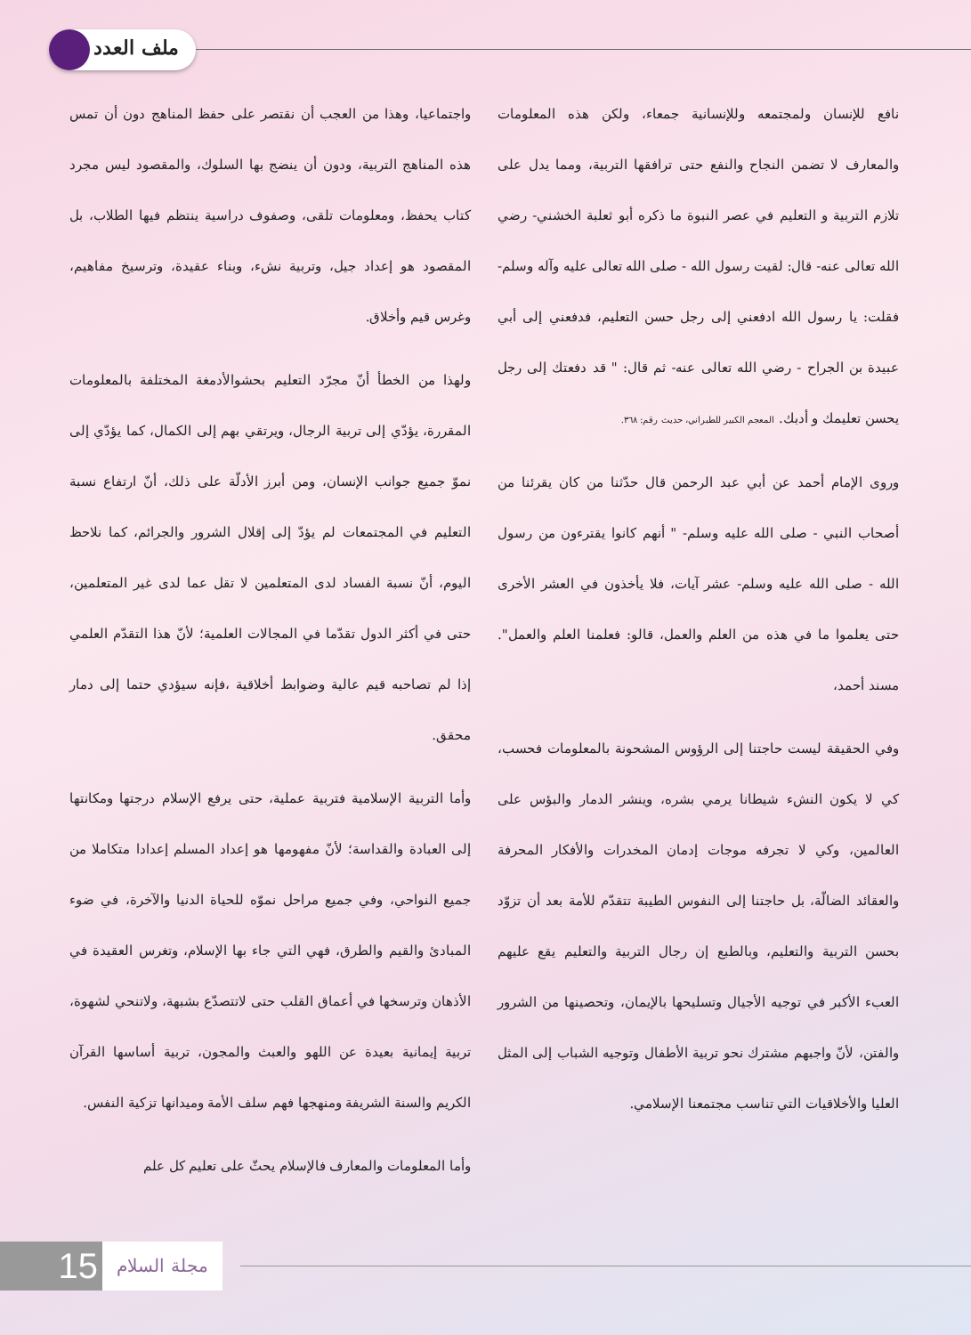ملف العدد
واجتماعيا، وهذا من العجب أن نقتصر على حفظ المناهج دون أن تمس هذه المناهج التربية، ودون أن ينضج بها السلوك، والمقصود ليس مجرد كتاب يحفظ، ومعلومات تلقى، وصفوف دراسية ينتظم فيها الطلاب، بل المقصود هو إعداد جيل، وتربية نشء، وبناء عقيدة، وترسيخ مفاهيم، وغرس قيم وأخلاق.
ولهذا من الخطأ أنّ مجرّد التعليم بحشوالأدمغة المختلفة بالمعلومات المقررة، يؤدّي إلى تربية الرجال، ويرتقي بهم إلى الكمال، كما يؤدّي إلى نموّ جميع جوانب الإنسان، ومن أبرز الأدلّة على ذلك، أنّ ارتفاع نسبة التعليم في المجتمعات لم يؤدّ إلى إقلال الشرور والجرائم، كما نلاحظ اليوم، أنّ نسبة الفساد لدى المتعلمين لا تقل عما لدى غير المتعلمين، حتى في أكثر الدول تقدّما في المجالات العلمية؛ لأنّ هذا التقدّم العلمي إذا لم تصاحبه قيم عالية وضوابط أخلاقية ،فإنه سيؤدي حتما إلى دمار محقق.
وأما التربية الإسلامية فتربية عملية، حتى يرفع الإسلام درجتها ومكانتها إلى العبادة والقداسة؛ لأنّ مفهومها هو إعداد المسلم إعدادا متكاملا من جميع النواحي، وفي جميع مراحل نموّه للحياة الدنيا والآخرة، في ضوء المبادئ والقيم والطرق، فهي التي جاء بها الإسلام، وتغرس العقيدة في الأذهان وترسخها في أعماق القلب حتى لاتتصدّع بشبهة، ولاتنحي لشهوة، تربية إيمانية بعيدة عن اللهو والعبث والمجون، تربية أساسها القرآن الكريم والسنة الشريفة ومنهجها فهم سلف الأمة وميدانها تزكية النفس.
وأما المعلومات والمعارف فالإسلام يحثّ على تعليم كل علم
نافع للإنسان ولمجتمعه وللإنسانية جمعاء، ولكن هذه المعلومات والمعارف لا تضمن النجاح والنفع حتى ترافقها التربية، ومما يدل على تلازم التربية و التعليم في عصر النبوة ما ذكره أبو ثعلبة الخشني- رضي الله تعالى عنه- قال: لقيت رسول الله - صلى الله تعالى عليه وآله وسلم- فقلت: يا رسول الله ادفعني إلى رجل حسن التعليم، فدفعني إلى أبي عبيدة بن الجراح - رضي الله تعالى عنه- ثم قال: " قد دفعتك إلى رجل يحسن تعليمك و أدبك. المعجم الكبير للطبراني، حديث رقم: ٣٦٨.
وروى الإمام أحمد عن أبي عبد الرحمن قال حدّثنا من كان يقرئنا من أصحاب النبي - صلى الله عليه وسلم- " أنهم كانوا يقترءون من رسول الله - صلى الله عليه وسلم- عشر آيات، فلا يأخذون في العشر الأخرى حتى يعلموا ما في هذه من العلم والعمل، قالو: فعلمنا العلم والعمل". مسند أحمد،
وفي الحقيقة ليست حاجتنا إلى الرؤوس المشحونة بالمعلومات فحسب، كي لا يكون النشء شيطانا يرمي بشره، وينشر الدمار والبؤس على العالمين، وكي لا تجرفه موجات إدمان المخدرات والأفكار المحرفة والعقائد الضالّة، بل حاجتنا إلى النفوس الطيبة تتقدّم للأمة بعد أن تزوّد بحسن التربية والتعليم، وبالطبع إن رجال التربية والتعليم يقع عليهم العبء الأكبر في توجيه الأجيال وتسليحها بالإيمان، وتحصينها من الشرور والفتن، لأنّ واجبهم مشترك نحو تربية الأطفال وتوجيه الشباب إلى المثل العليا والأخلاقيات التي تناسب مجتمعنا الإسلامي.
15 مجلة السلام